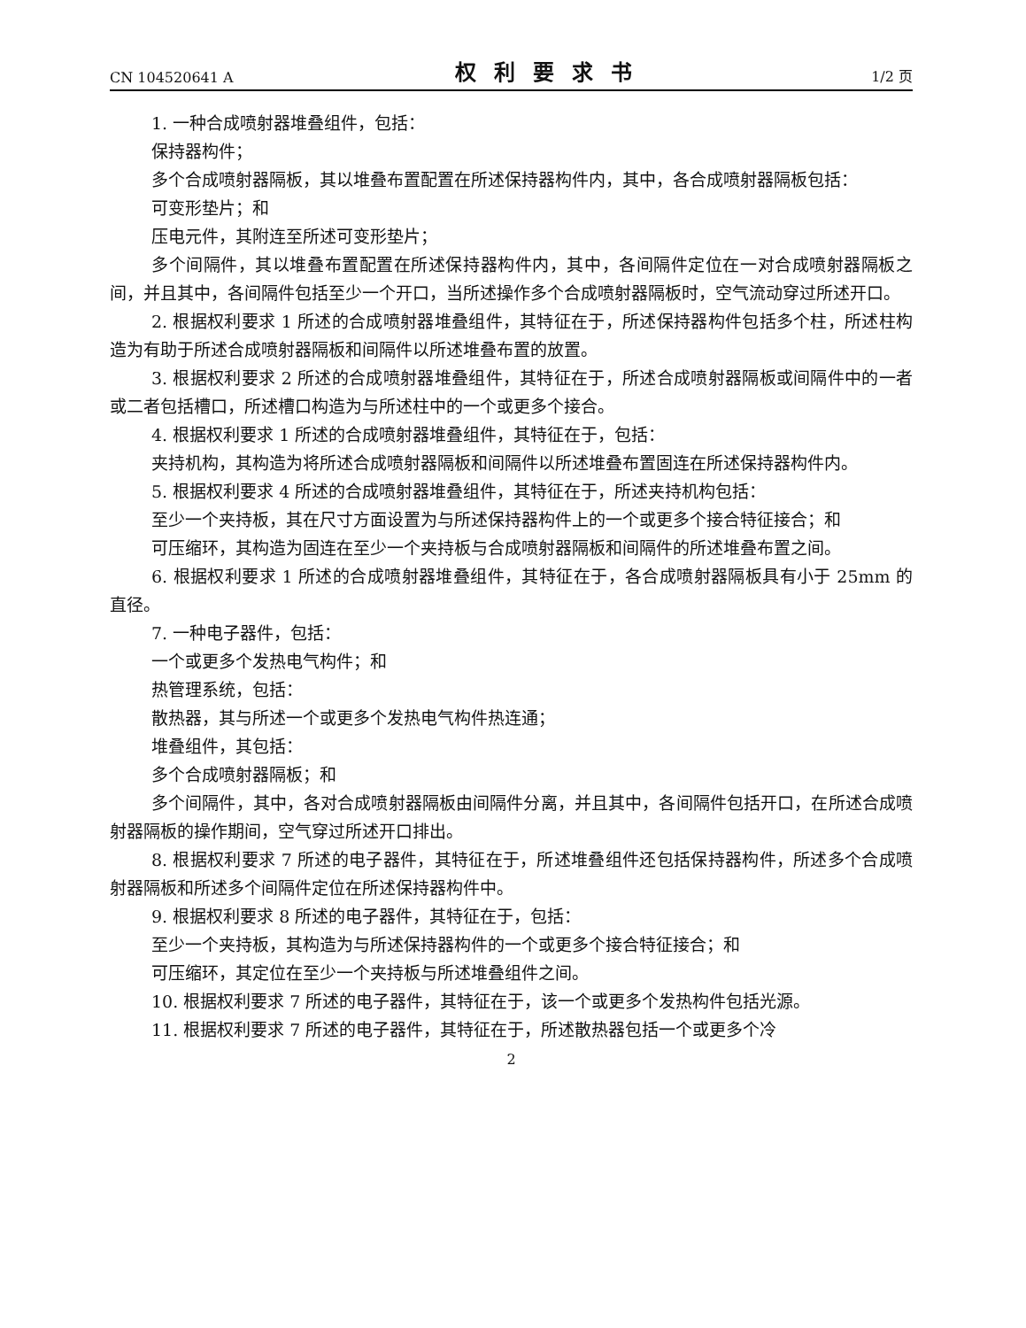CN 104520641 A 权利要求书 1/2 页
1. 一种合成喷射器堆叠组件，包括：
保持器构件；
多个合成喷射器隔板，其以堆叠布置配置在所述保持器构件内，其中，各合成喷射器隔板包括：
可变形垫片；和
压电元件，其附连至所述可变形垫片；
多个间隔件，其以堆叠布置配置在所述保持器构件内，其中，各间隔件定位在一对合成喷射器隔板之间，并且其中，各间隔件包括至少一个开口，当所述操作多个合成喷射器隔板时，空气流动穿过所述开口。
2. 根据权利要求 1 所述的合成喷射器堆叠组件，其特征在于，所述保持器构件包括多个柱，所述柱构造为有助于所述合成喷射器隔板和间隔件以所述堆叠布置的放置。
3. 根据权利要求 2 所述的合成喷射器堆叠组件，其特征在于，所述合成喷射器隔板或间隔件中的一者或二者包括槽口，所述槽口构造为与所述柱中的一个或更多个接合。
4. 根据权利要求 1 所述的合成喷射器堆叠组件，其特征在于，包括：
夹持机构，其构造为将所述合成喷射器隔板和间隔件以所述堆叠布置固连在所述保持器构件内。
5. 根据权利要求 4 所述的合成喷射器堆叠组件，其特征在于，所述夹持机构包括：
至少一个夹持板，其在尺寸方面设置为与所述保持器构件上的一个或更多个接合特征接合；和
可压缩环，其构造为固连在至少一个夹持板与合成喷射器隔板和间隔件的所述堆叠布置之间。
6. 根据权利要求 1 所述的合成喷射器堆叠组件，其特征在于，各合成喷射器隔板具有小于 25mm 的直径。
7. 一种电子器件，包括：
一个或更多个发热电气构件；和
热管理系统，包括：
散热器，其与所述一个或更多个发热电气构件热连通；
堆叠组件，其包括：
多个合成喷射器隔板；和
多个间隔件，其中，各对合成喷射器隔板由间隔件分离，并且其中，各间隔件包括开口，在所述合成喷射器隔板的操作期间，空气穿过所述开口排出。
8. 根据权利要求 7 所述的电子器件，其特征在于，所述堆叠组件还包括保持器构件，所述多个合成喷射器隔板和所述多个间隔件定位在所述保持器构件中。
9. 根据权利要求 8 所述的电子器件，其特征在于，包括：
至少一个夹持板，其构造为与所述保持器构件的一个或更多个接合特征接合；和
可压缩环，其定位在至少一个夹持板与所述堆叠组件之间。
10. 根据权利要求 7 所述的电子器件，其特征在于，该一个或更多个发热构件包括光源。
11. 根据权利要求 7 所述的电子器件，其特征在于，所述散热器包括一个或更多个冷
2